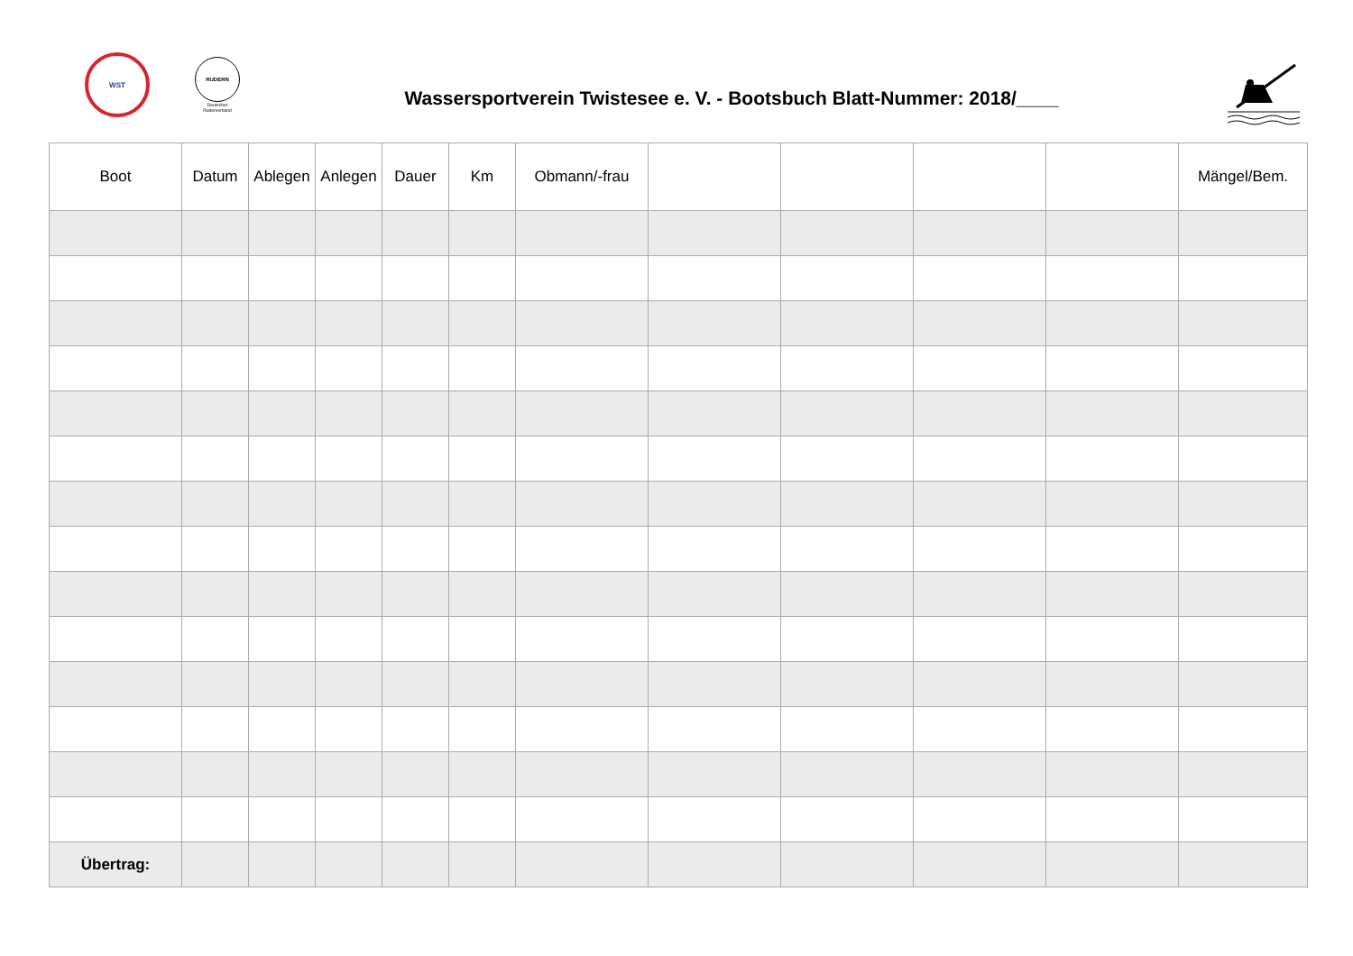WST
RUDERN
Deutscher Ruderverband
Wassersportverein Twistesee e. V. - Bootsbuch Blatt-Nummer: 2018/____
| Boot | Datum | Ablegen | Anlegen | Dauer | Km | Obmann/-frau | | | | | Mängel/Bem. |
| --- | --- | --- | --- | --- | --- | --- | --- | --- | --- | --- | --- |
| Übertrag: | | | | | | | | | | | |